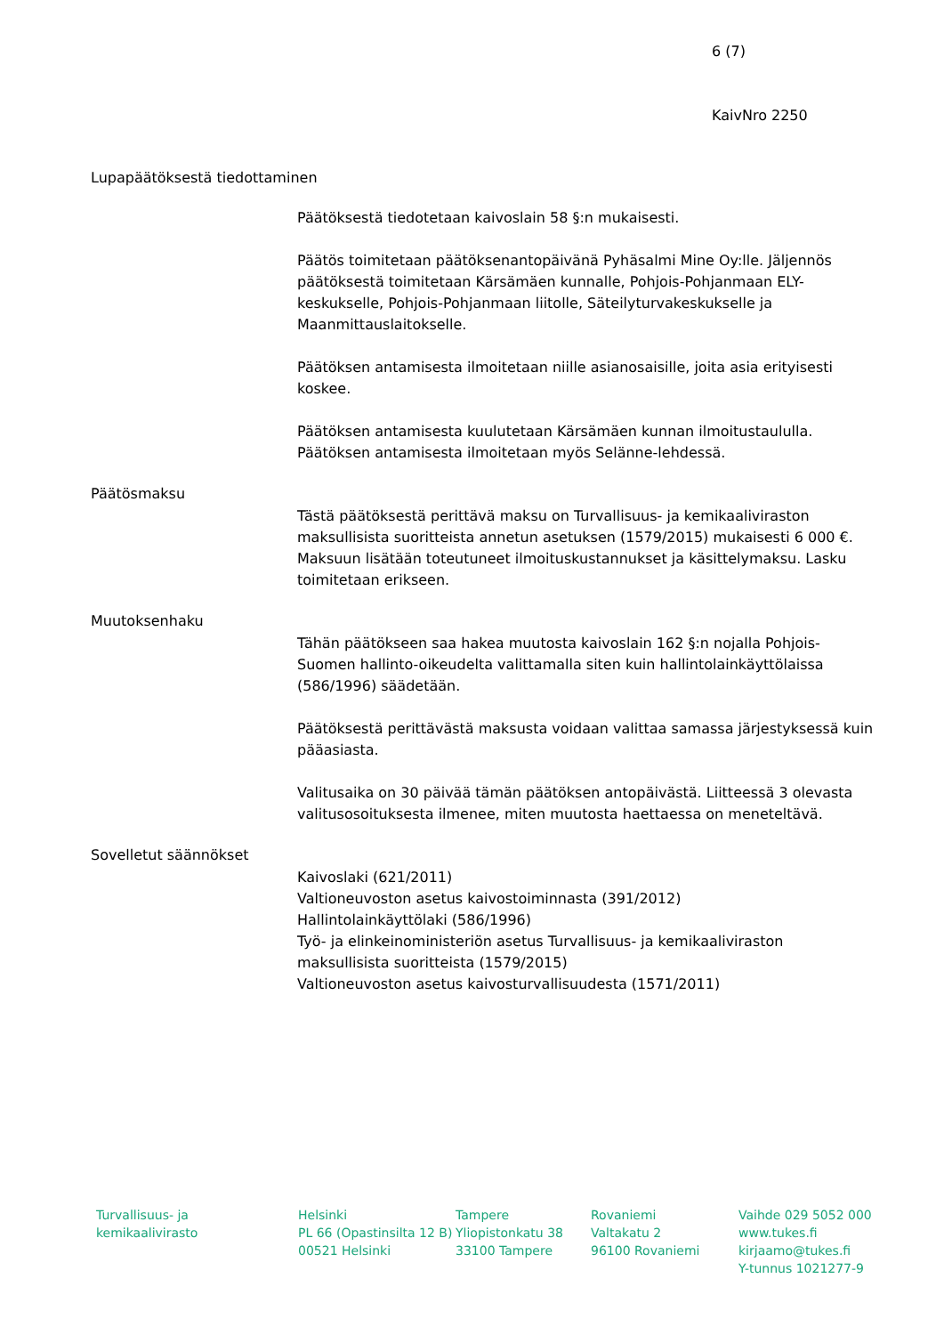6 (7)
KaivNro 2250
Lupapäätöksestä tiedottaminen
Päätöksestä tiedotetaan kaivoslain 58 §:n mukaisesti.
Päätös toimitetaan päätöksenantopäivänä Pyhäsalmi Mine Oy:lle. Jäljennös päätöksestä toimitetaan Kärsämäen kunnalle, Pohjois-Pohjanmaan ELY-keskukselle, Pohjois-Pohjanmaan liitolle, Säteilyturvakeskukselle ja Maanmittauslaitokselle.
Päätöksen antamisesta ilmoitetaan niille asianosaisille, joita asia erityisesti koskee.
Päätöksen antamisesta kuulutetaan Kärsämäen kunnan ilmoitustaululla. Päätöksen antamisesta ilmoitetaan myös Selänne-lehdessä.
Päätösmaksu
Tästä päätöksestä perittävä maksu on Turvallisuus- ja kemikaaliviraston maksullisista suoritteista annetun asetuksen (1579/2015) mukaisesti 6 000 €. Maksuun lisätään toteutuneet ilmoituskustannukset ja käsittelymaksu. Lasku toimitetaan erikseen.
Muutoksenhaku
Tähän päätökseen saa hakea muutosta kaivoslain 162 §:n nojalla Pohjois-Suomen hallinto-oikeudelta valittamalla siten kuin hallintolainkäyttölaissa (586/1996) säädetään.
Päätöksestä perittävästä maksusta voidaan valittaa samassa järjestyksessä kuin pääasiasta.
Valitusaika on 30 päivää tämän päätöksen antopäivästä. Liitteessä 3 olevasta valitusosoituksesta ilmenee, miten muutosta haettaessa on meneteltävä.
Sovelletut säännökset
Kaivoslaki (621/2011)
Valtioneuvoston asetus kaivostoiminnasta (391/2012)
Hallintolainkäyttölaki (586/1996)
Työ- ja elinkeinoministeriön asetus Turvallisuus- ja kemikaaliviraston maksullisista suoritteista (1579/2015)
Valtioneuvoston asetus kaivosturvallisuudesta (1571/2011)
Turvallisuus- ja
kemikaalivirasto
Helsinki
PL 66 (Opastinsilta 12 B)
00521 Helsinki
Tampere
Yliopistonkatu 38
33100 Tampere
Rovaniemi
Valtakatu 2
96100 Rovaniemi
Vaihde 029 5052 000
www.tukes.fi
kirjaamo@tukes.fi
Y-tunnus 1021277-9